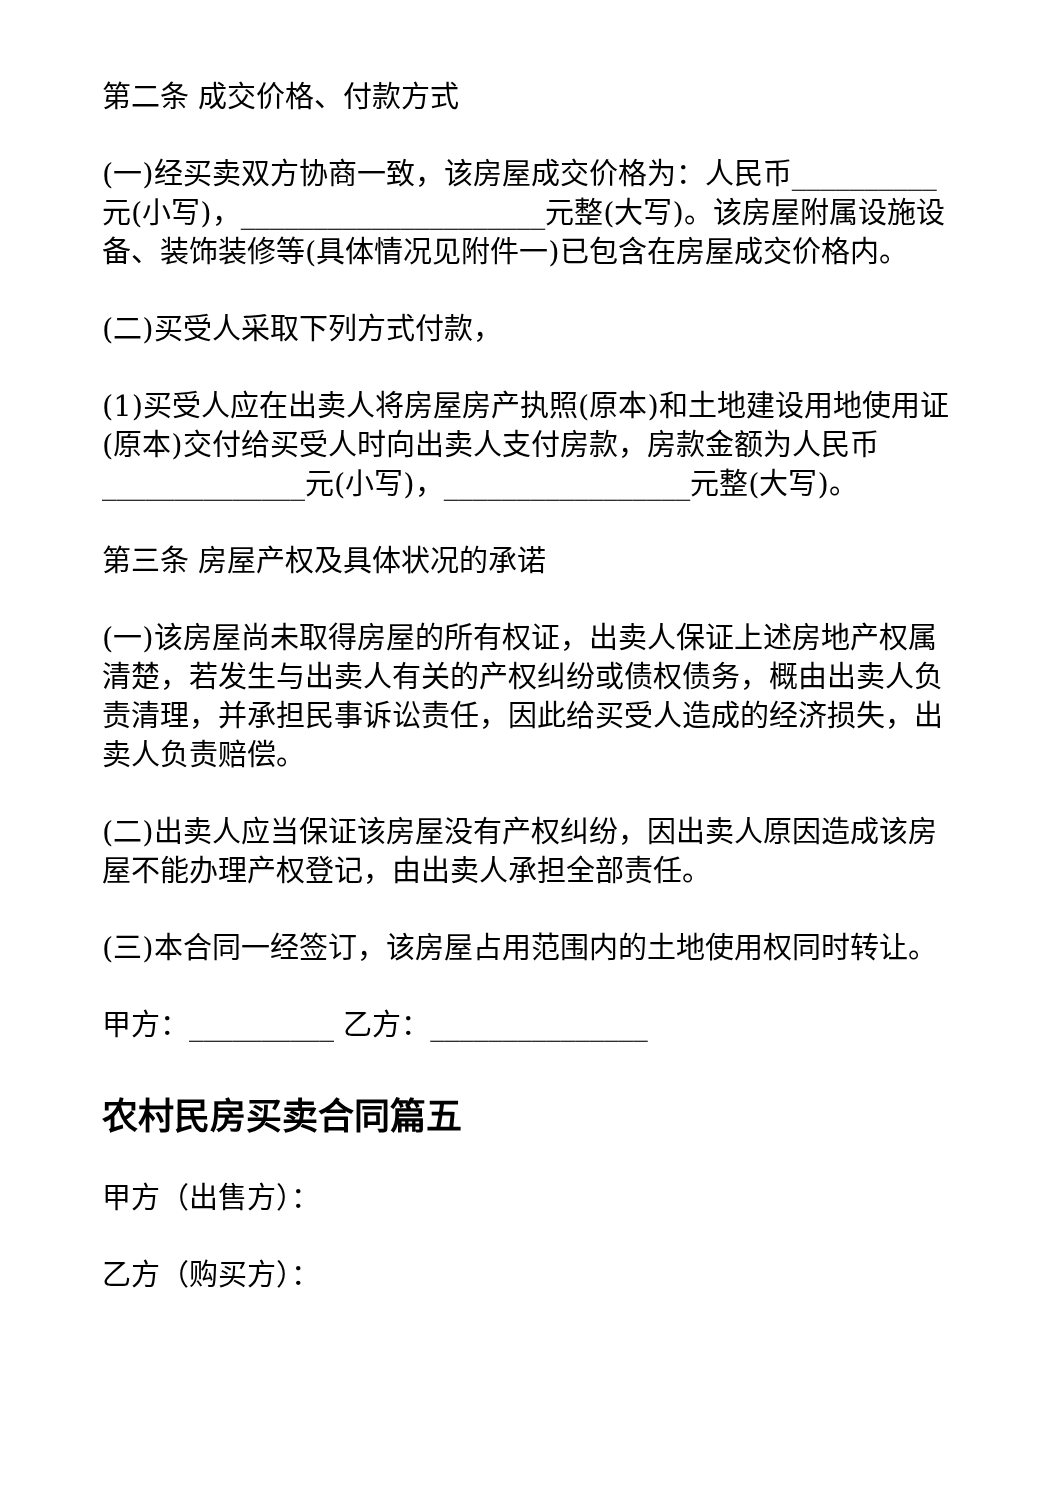第二条 成交价格、付款方式
(一)经买卖双方协商一致，该房屋成交价格为：人民币__________元(小写)，_____________________元整(大写)。该房屋附属设施设备、装饰装修等(具体情况见附件一)已包含在房屋成交价格内。
(二)买受人采取下列方式付款，
(1)买受人应在出卖人将房屋房产执照(原本)和土地建设用地使用证(原本)交付给买受人时向出卖人支付房款，房款金额为人民币______________元(小写)，_________________元整(大写)。
第三条 房屋产权及具体状况的承诺
(一)该房屋尚未取得房屋的所有权证，出卖人保证上述房地产权属清楚，若发生与出卖人有关的产权纠纷或债权债务，概由出卖人负责清理，并承担民事诉讼责任，因此给买受人造成的经济损失，出卖人负责赔偿。
(二)出卖人应当保证该房屋没有产权纠纷，因出卖人原因造成该房屋不能办理产权登记，由出卖人承担全部责任。
(三)本合同一经签订，该房屋占用范围内的土地使用权同时转让。
甲方：__________ 乙方：_______________
农村民房买卖合同篇五
甲方（出售方）：
乙方（购买方）：